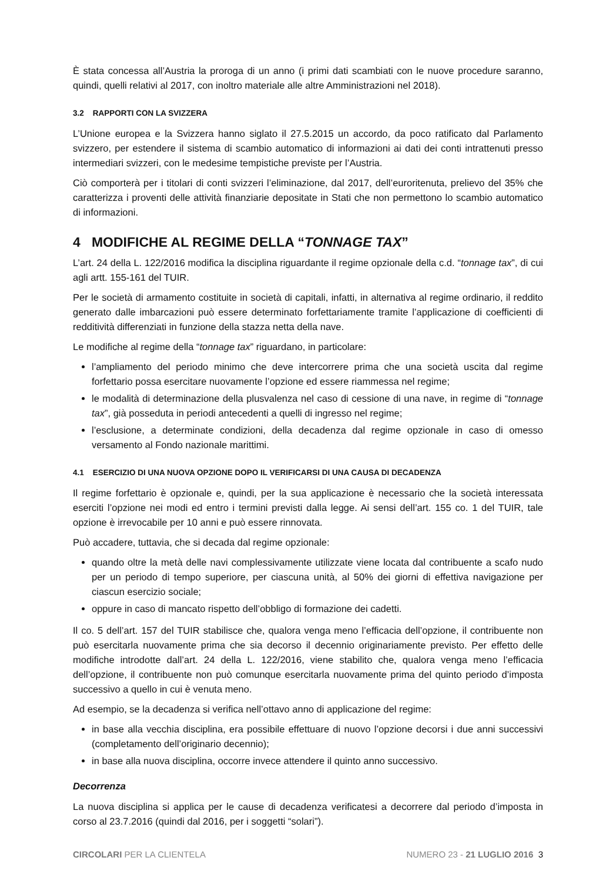È stata concessa all’Austria la proroga di un anno (i primi dati scambiati con le nuove procedure saranno, quindi, quelli relativi al 2017, con inoltro materiale alle altre Amministrazioni nel 2018).
3.2 RAPPORTI CON LA SVIZZERA
L’Unione europea e la Svizzera hanno siglato il 27.5.2015 un accordo, da poco ratificato dal Parlamento svizzero, per estendere il sistema di scambio automatico di informazioni ai dati dei conti intrattenuti presso intermediari svizzeri, con le medesime tempistiche previste per l’Austria.
Ciò comporterà per i titolari di conti svizzeri l’eliminazione, dal 2017, dell’euroritenuta, prelievo del 35% che caratterizza i proventi delle attività finanziarie depositate in Stati che non permettono lo scambio automatico di informazioni.
4 MODIFICHE AL REGIME DELLA “TONNAGE TAX”
L’art. 24 della L. 122/2016 modifica la disciplina riguardante il regime opzionale della c.d. “tonnage tax”, di cui agli artt. 155-161 del TUIR.
Per le società di armamento costituite in società di capitali, infatti, in alternativa al regime ordinario, il reddito generato dalle imbarcazioni può essere determinato forfettariamente tramite l’applicazione di coefficienti di redditività differenziati in funzione della stazza netta della nave.
Le modifiche al regime della “tonnage tax” riguardano, in particolare:
l’ampliamento del periodo minimo che deve intercorrere prima che una società uscita dal regime forfettario possa esercitare nuovamente l’opzione ed essere riammessa nel regime;
le modalità di determinazione della plusvalenza nel caso di cessione di una nave, in regime di “tonnage tax”, già posseduta in periodi antecedenti a quelli di ingresso nel regime;
l’esclusione, a determinate condizioni, della decadenza dal regime opzionale in caso di omesso versamento al Fondo nazionale marittimi.
4.1 ESERCIZIO DI UNA NUOVA OPZIONE DOPO IL VERIFICARSI DI UNA CAUSA DI DECADENZA
Il regime forfettario è opzionale e, quindi, per la sua applicazione è necessario che la società interessata eserciti l’opzione nei modi ed entro i termini previsti dalla legge. Ai sensi dell’art. 155 co. 1 del TUIR, tale opzione è irrevocabile per 10 anni e può essere rinnovata.
Può accadere, tuttavia, che si decada dal regime opzionale:
quando oltre la metà delle navi complessivamente utilizzate viene locata dal contribuente a scafo nudo per un periodo di tempo superiore, per ciascuna unità, al 50% dei giorni di effettiva navigazione per ciascun esercizio sociale;
oppure in caso di mancato rispetto dell’obbligo di formazione dei cadetti.
Il co. 5 dell’art. 157 del TUIR stabilisce che, qualora venga meno l’efficacia dell’opzione, il contribuente non può esercitarla nuovamente prima che sia decorso il decennio originariamente previsto. Per effetto delle modifiche introdotte dall’art. 24 della L. 122/2016, viene stabilito che, qualora venga meno l’efficacia dell’opzione, il contribuente non può comunque esercitarla nuovamente prima del quinto periodo d’imposta successivo a quello in cui è venuta meno.
Ad esempio, se la decadenza si verifica nell’ottavo anno di applicazione del regime:
in base alla vecchia disciplina, era possibile effettuare di nuovo l’opzione decorsi i due anni successivi (completamento dell’originario decennio);
in base alla nuova disciplina, occorre invece attendere il quinto anno successivo.
Decorrenza
La nuova disciplina si applica per le cause di decadenza verificatesi a decorrere dal periodo d’imposta in corso al 23.7.2016 (quindi dal 2016, per i soggetti “solari”).
CIRCOLARI PER LA CLIENTELA NUMERO 23 - 21 LUGLIO 2016 3